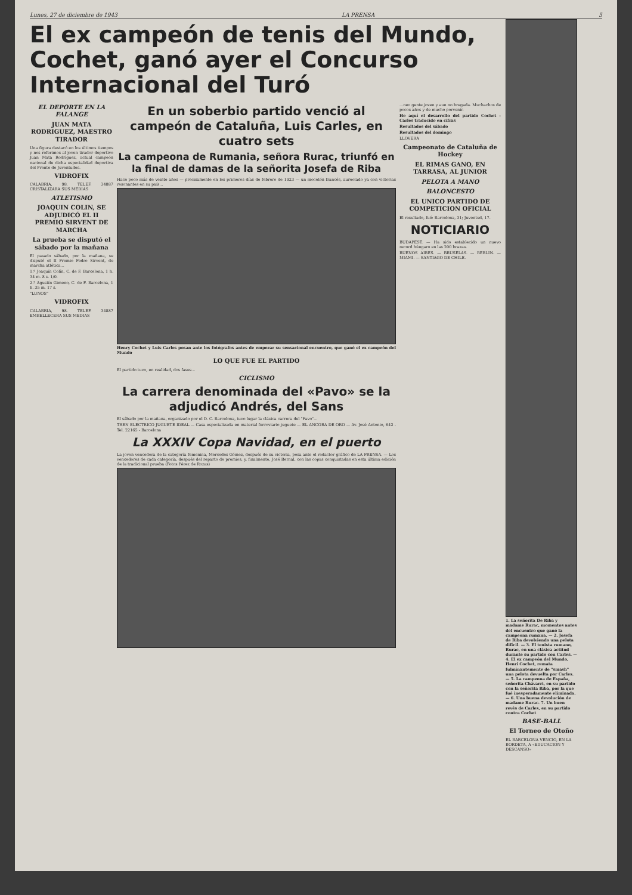Lunes, 27 de diciembre de 1943 LA PRENSA 5
El ex campeón de tenis del Mundo, Cochet, ganó ayer el Concurso Internacional del Turó
EL DEPORTE EN LA FALANGE
JUAN MATA RODRIGUEZ, MAESTRO TIRADOR
Una figura destacó en los últimos tiempos y nos referimos al joven tirador deportivo Juan Mata Rodríguez, actual campeón nacional de dicha especialidad deportiva del Frente de Juventudes.
VIDROFIX
CALABRIA, 98. TELEF. 34887 CRISTALIZARA SUS MEDIAS
ATLETISMO
JOAQUIN COLIN, SE ADJUDICÓ EL II PREMIO SIRVENT DE MARCHA
La prueba se disputó el sábado por la mañana
El pasado sábado, por la mañana, se disputó el II Premio Pedro Sirvent, de marcha atlética...
1.º Joaquín Colín, C. de F. Barcelona, 1 h. 34 m. 8 s. 1/0.
2.º Agustín Gimeno, C. de F. Barcelona, 1 h. 35 m. 17 s.
"LUNOS"
VIDROFIX
CALABRIA, 98. TELEF. 34887 EMBELLECERA SUS MEDIAS
En un soberbio partido venció al campeón de Cataluña, Luis Carles, en cuatro sets
La campeona de Rumania, señora Rurac, triunfó en la final de damas de la señorita Josefa de Riba
Hace poco más de veinte años — precisamente en los primeros días de febrero de 1923 — un mocetón francés, aureolado ya con victorias resonantes en su país...
Henry Cochet y Luis Carles posan ante los fotógrafos antes de empezar su sensacional encuentro, que ganó el ex campeón del Mundo
LO QUE FUE EL PARTIDO
El partido tuvo, en realidad, dos fases...
CICLISMO
La carrera denominada del «Pavo» se la adjudicó Andrés, del Sans
El sábado por la mañana, organizado por el D. C. Barcelona, tuvo lugar la clásica carrera del "Pavo"...
TREN ELECTRICO JUGUETE IDEAL — Casa especializada en material ferroviario juguete — EL ANCORA DE ORO — Av. José Antonio, 642 - Tel. 22165 - Barcelona
La XXXIV Copa Navidad, en el puerto
La joven vencedora de la categoría femenina, Mercedes Gómez, después de su victoria, posa ante el redactor gráfico de LA PRENSA. — Los vencedores de cada categoría, después del reparto de premios, y, finalmente, José Bernal, con las copas conquistadas en esta última edición de la tradicional prueba (Fotos Pérez de Rozas)
...neo gente joven y aun no bregada. Muchachos de pocos años y de mucho porvenir.
He aquí el desarrollo del partido Cochet - Carles traducido en cifras
Resultados del sábado
Resultados del domingo
LLOVERA
Campeonato de Cataluña de Hockey
EL RIMAS GANO, EN TARRASA, AL JUNIOR
PELOTA A MANO
BALONCESTO
EL UNICO PARTIDO DE COMPETICION OFICIAL
El resultado, fué: Barcelona, 31; Juventud, 17.
NOTICIARIO
BUDAPEST. — Ha sido establecido un nuevo record húngaro en las 200 brazas.
BUENOS AIRES. — BRUSELAS. — BERLIN. — MIAMI. — SANTIAGO DE CHILE.
1. La señorita De Riba y madame Rurac, momentos antes del encuentro que ganó la campeona rumana. — 2. Josefa de Riba devolviendo una pelota difícil. — 3. El tenista rumano, Rurac, en una clásica actitud durante su partido con Carles. — 4. El ex campeón del Mundo, Henri Cochet, remata fulminantemente de "smash" una pelota devuelta por Carles. — 5. La campeona de España, señorita Chávarri, en su partido con la señorita Riba, por la que fué inesperadamente eliminada. — 6. Una buena devolución de madame Rurac. 7. Un buen revés de Carles, en su partido contra Cochet
BASE-BALL
El Torneo de Otoño
EL BARCELONA VENCIO, EN LA BORDETA, A «EDUCACION Y DESCANSO»